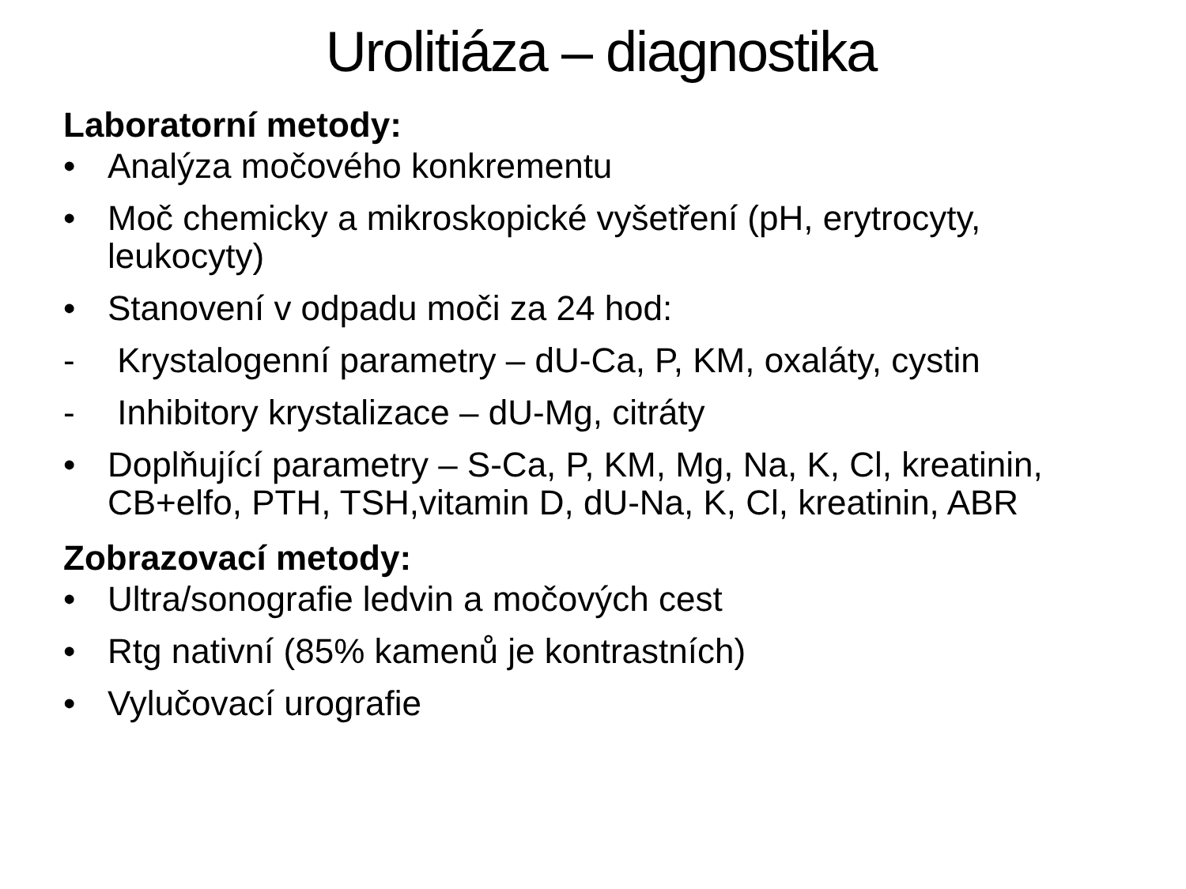Urolitiáza – diagnostika
Laboratorní metody:
• Analýza močového konkrementu
• Moč chemicky a mikroskopické vyšetření (pH, erytrocyty, leukocyty)
• Stanovení v odpadu moči za 24 hod:
- Krystalogenní parametry – dU-Ca, P, KM, oxaláty, cystin
- Inhibitory krystalizace – dU-Mg, citráty
• Doplňující parametry – S-Ca, P, KM, Mg, Na, K, Cl, kreatinin, CB+elfo, PTH, TSH,vitamin D, dU-Na, K, Cl, kreatinin, ABR
Zobrazovací metody:
• Ultra/sonografie ledvin a močových cest
• Rtg nativní (85% kamenů je kontrastních)
• Vylučovací urografie